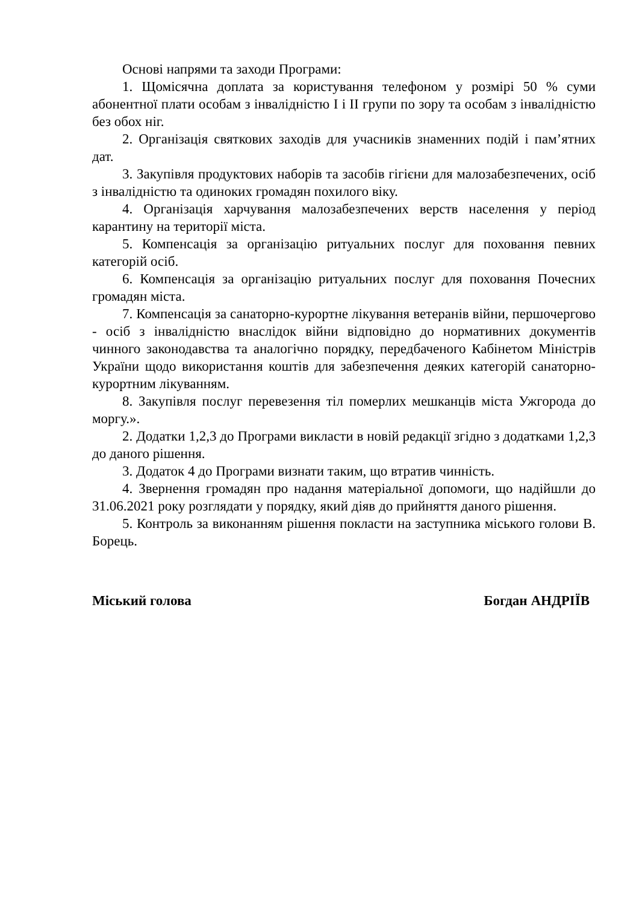Основі напрями та заходи Програми:
1. Щомісячна доплата за користування телефоном у розмірі 50 % суми абонентної плати особам з інвалідністю I і II групи по зору та особам з інвалідністю без обох ніг.
2. Організація святкових заходів для учасників знаменних подій і пам’ятних дат.
3. Закупівля продуктових наборів та засобів гігієни для малозабезпечених, осіб з інвалідністю та одиноких громадян похилого віку.
4. Організація харчування малозабезпечених верств населення у період карантину на території міста.
5. Компенсація за організацію ритуальних послуг для поховання певних категорій осіб.
6. Компенсація за організацію ритуальних послуг для поховання Почесних громадян міста.
7. Компенсація за санаторно-курортне лікування ветеранів війни, першочергово - осіб з інвалідністю внаслідок війни відповідно до нормативних документів чинного законодавства та аналогічно порядку, передбаченого Кабінетом Міністрів України щодо використання коштів для забезпечення деяких категорій санаторно-курортним лікуванням.
8. Закупівля послуг перевезення тіл померлих мешканців міста Ужгорода до моргу.».
2. Додатки 1,2,3 до Програми викласти в новій редакції згідно з додатками 1,2,3 до даного рішення.
3. Додаток 4 до Програми визнати таким, що втратив чинність.
4. Звернення громадян про надання матеріальної допомоги, що надійшли до 31.06.2021 року розглядати у порядку, який діяв до прийняття даного рішення.
5. Контроль за виконанням рішення покласти на заступника міського голови В. Борець.
Міський голова Богдан АНДРІЇВ